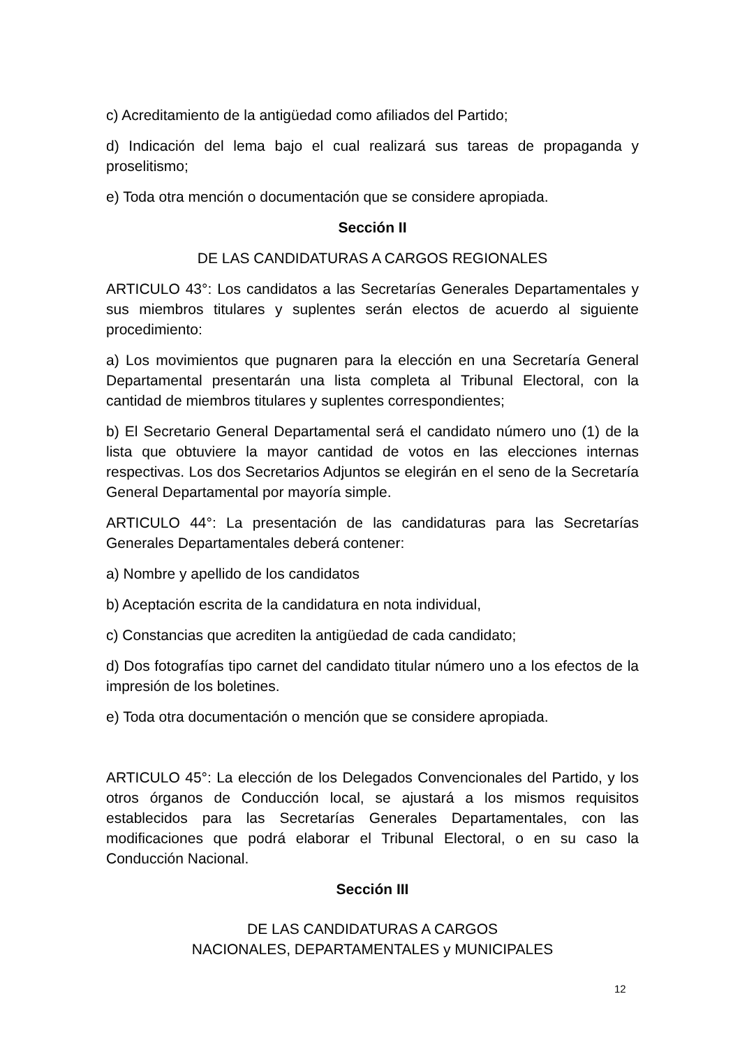c) Acreditamiento de la antigüedad como afiliados del Partido;
d) Indicación del lema bajo el cual realizará sus tareas de propaganda y proselitismo;
e) Toda otra mención o documentación que se considere apropiada.
Sección II
DE LAS CANDIDATURAS A CARGOS REGIONALES
ARTICULO 43°: Los candidatos a las Secretarías Generales Departamentales y sus miembros titulares y suplentes serán electos de acuerdo al siguiente procedimiento:
a) Los movimientos que pugnaren para la elección en una Secretaría General Departamental presentarán una lista completa al Tribunal Electoral, con la cantidad de miembros titulares y suplentes correspondientes;
b) El Secretario General Departamental será el candidato número uno (1) de la lista que obtuviere la mayor cantidad de votos en las elecciones internas respectivas. Los dos Secretarios Adjuntos se elegirán en el seno de la Secretaría General Departamental por mayoría simple.
ARTICULO 44°: La presentación de las candidaturas para las Secretarías Generales Departamentales deberá contener:
a) Nombre y apellido de los candidatos
b) Aceptación escrita de la candidatura en nota individual,
c) Constancias que acrediten la antigüedad de cada candidato;
d) Dos fotografías tipo carnet del candidato titular número uno a los efectos de la impresión de los boletines.
e) Toda otra documentación o mención que se considere apropiada.
ARTICULO 45°: La elección de los Delegados Convencionales del Partido, y los otros órganos de Conducción local, se ajustará a los mismos requisitos establecidos para las Secretarías Generales Departamentales, con las modificaciones que podrá elaborar el Tribunal Electoral, o en su caso la Conducción Nacional.
Sección III
DE LAS CANDIDATURAS A CARGOS
NACIONALES, DEPARTAMENTALES y MUNICIPALES
12